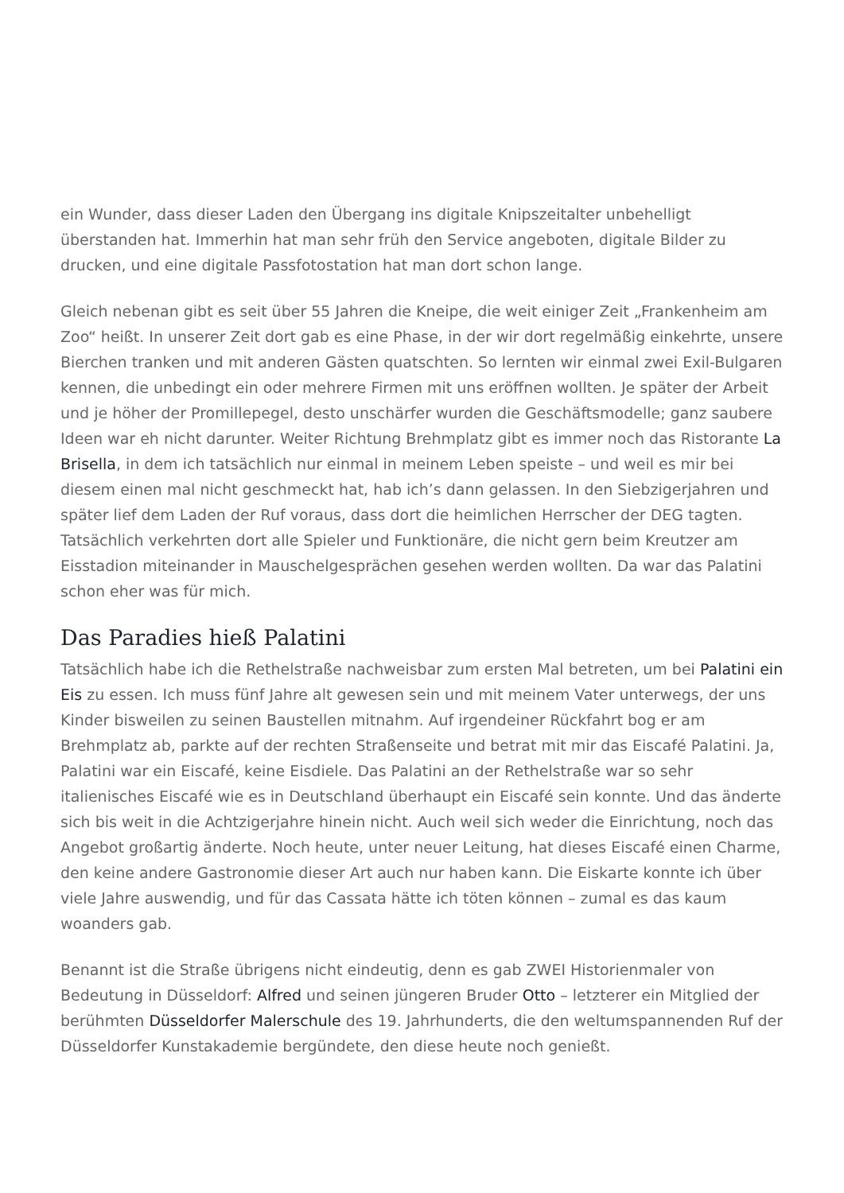ein Wunder, dass dieser Laden den Übergang ins digitale Knipszeitalter unbehelligt überstanden hat. Immerhin hat man sehr früh den Service angeboten, digitale Bilder zu drucken, und eine digitale Passfotostation hat man dort schon lange.
Gleich nebenan gibt es seit über 55 Jahren die Kneipe, die weit einiger Zeit „Frankenheim am Zoo“ heißt. In unserer Zeit dort gab es eine Phase, in der wir dort regelmäßig einkehrte, unsere Bierchen tranken und mit anderen Gästen quatschten. So lernten wir einmal zwei Exil-Bulgaren kennen, die unbedingt ein oder mehrere Firmen mit uns eröffnen wollten. Je später der Arbeit und je höher der Promillepegel, desto unschärfer wurden die Geschäftsmodelle; ganz saubere Ideen war eh nicht darunter. Weiter Richtung Brehmplatz gibt es immer noch das Ristorante La Brisella, in dem ich tatsächlich nur einmal in meinem Leben speiste – und weil es mir bei diesem einen mal nicht geschmeckt hat, hab ich’s dann gelassen. In den Siebzigerjahren und später lief dem Laden der Ruf voraus, dass dort die heimlichen Herrscher der DEG tagten. Tatsächlich verkehrten dort alle Spieler und Funktionäre, die nicht gern beim Kreutzer am Eisstadion miteinander in Mauschelgesprächen gesehen werden wollten. Da war das Palatini schon eher was für mich.
Das Paradies hieß Palatini
Tatsächlich habe ich die Rethelstraße nachweisbar zum ersten Mal betreten, um bei Palatini ein Eis zu essen. Ich muss fünf Jahre alt gewesen sein und mit meinem Vater unterwegs, der uns Kinder bisweilen zu seinen Baustellen mitnahm. Auf irgendeiner Rückfahrt bog er am Brehmplatz ab, parkte auf der rechten Straßenseite und betrat mit mir das Eiscafé Palatini. Ja, Palatini war ein Eiscafé, keine Eisdiele. Das Palatini an der Rethelstraße war so sehr italienisches Eiscafé wie es in Deutschland überhaupt ein Eiscafé sein konnte. Und das änderte sich bis weit in die Achtzigerjahre hinein nicht. Auch weil sich weder die Einrichtung, noch das Angebot großartig änderte. Noch heute, unter neuer Leitung, hat dieses Eiscafé einen Charme, den keine andere Gastronomie dieser Art auch nur haben kann. Die Eiskarte konnte ich über viele Jahre auswendig, und für das Cassata hätte ich töten können – zumal es das kaum woanders gab.
Benannt ist die Straße übrigens nicht eindeutig, denn es gab ZWEI Historienmaler von Bedeutung in Düsseldorf: Alfred und seinen jüngeren Bruder Otto – letzterer ein Mitglied der berühmten Düsseldorfer Malerschule des 19. Jahrhunderts, die den weltumspannenden Ruf der Düsseldorfer Kunstakademie bergündete, den diese heute noch genießt.